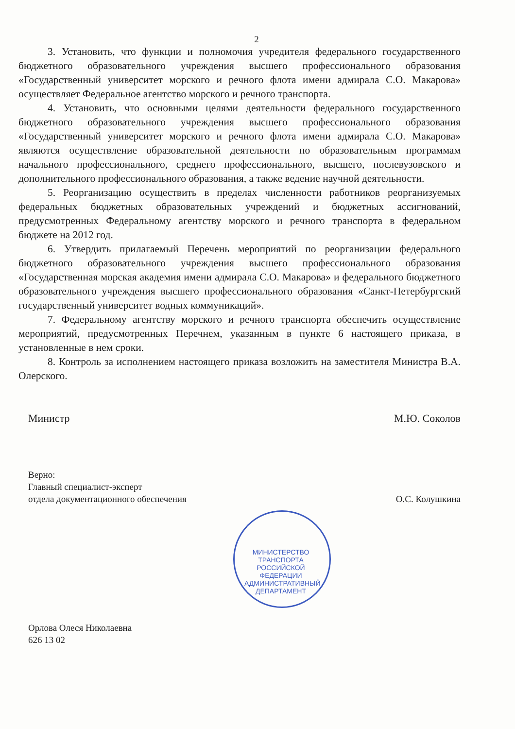2
3. Установить, что функции и полномочия учредителя федерального государственного бюджетного образовательного учреждения высшего профессионального образования «Государственный университет морского и речного флота имени адмирала С.О. Макарова» осуществляет Федеральное агентство морского и речного транспорта.
4. Установить, что основными целями деятельности федерального государственного бюджетного образовательного учреждения высшего профессионального образования «Государственный университет морского и речного флота имени адмирала С.О. Макарова» являются осуществление образовательной деятельности по образовательным программам начального профессионального, среднего профессионального, высшего, послевузовского и дополнительного профессионального образования, а также ведение научной деятельности.
5. Реорганизацию осуществить в пределах численности работников реорганизуемых федеральных бюджетных образовательных учреждений и бюджетных ассигнований, предусмотренных Федеральному агентству морского и речного транспорта в федеральном бюджете на 2012 год.
6. Утвердить прилагаемый Перечень мероприятий по реорганизации федерального бюджетного образовательного учреждения высшего профессионального образования «Государственная морская академия имени адмирала С.О. Макарова» и федерального бюджетного образовательного учреждения высшего профессионального образования «Санкт-Петербургский государственный университет водных коммуникаций».
7. Федеральному агентству морского и речного транспорта обеспечить осуществление мероприятий, предусмотренных Перечнем, указанным в пункте 6 настоящего приказа, в установленные в нем сроки.
8. Контроль за исполнением настоящего приказа возложить на заместителя Министра В.А. Олерского.
Министр М.Ю. Соколов
Верно:
Главный специалист-эксперт
отдела документационного обеспечения
О.С. Колушкина
МИНИСТЕРСТВО ТРАНСПОРТА РОССИЙСКОЙ ФЕДЕРАЦИИ АДМИНИСТРАТИВНЫЙ ДЕПАРТАМЕНТ
Орлова Олеся Николаевна
626 13 02